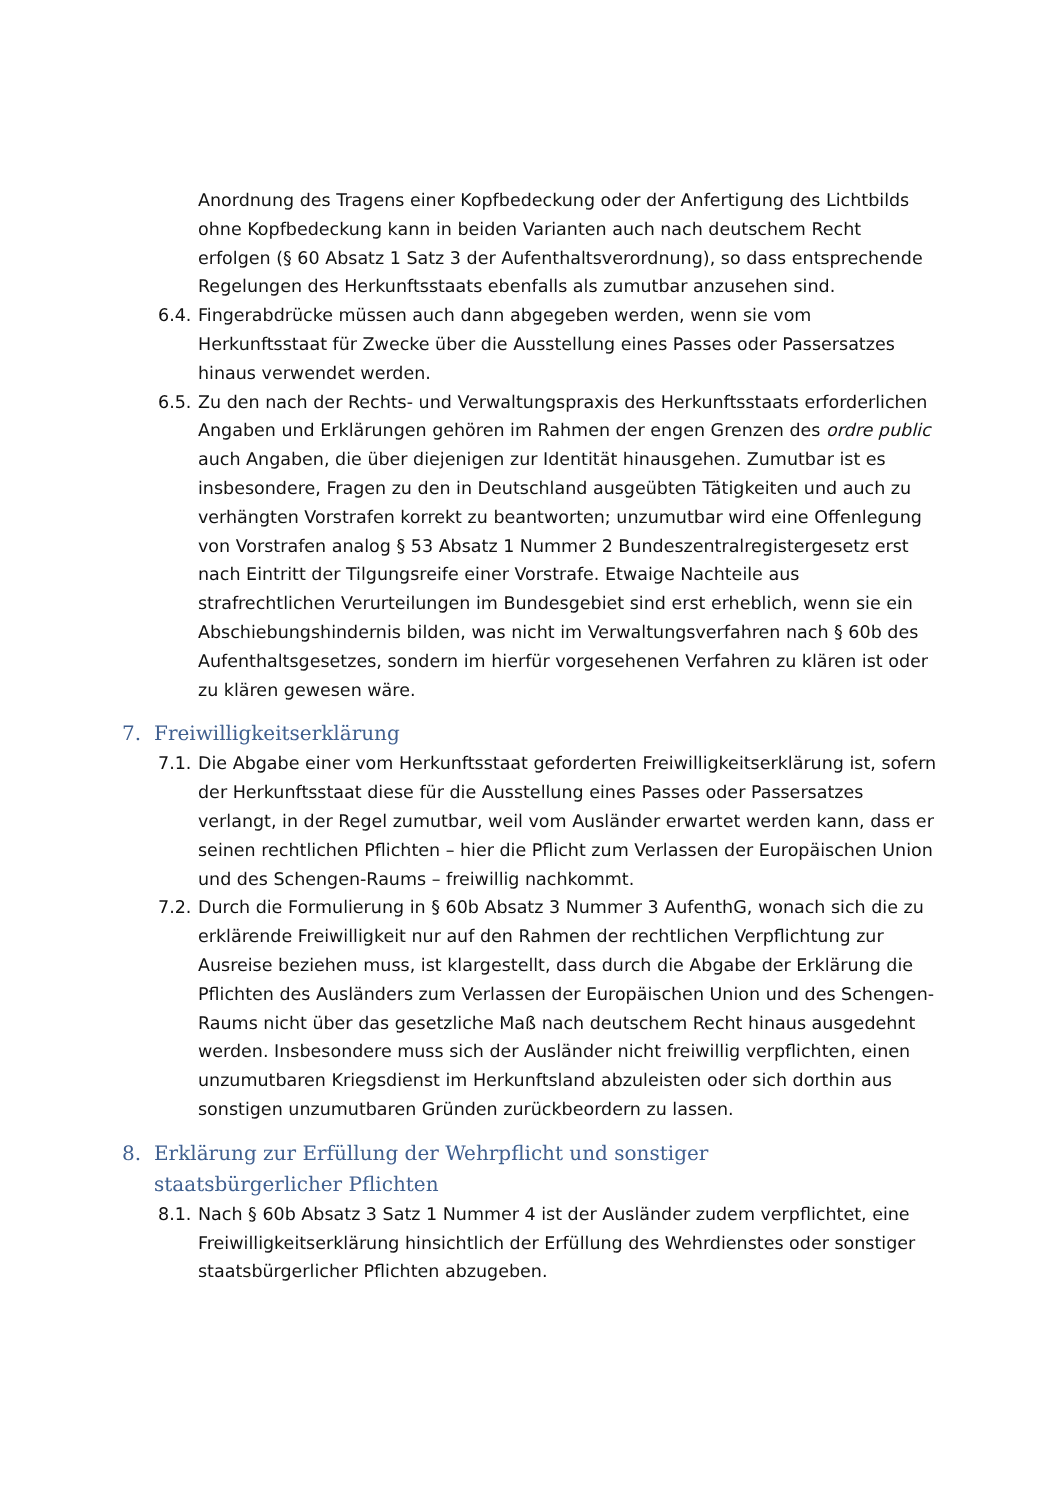Anordnung des Tragens einer Kopfbedeckung oder der Anfertigung des Lichtbilds ohne Kopfbedeckung kann in beiden Varianten auch nach deutschem Recht erfolgen (§ 60 Absatz 1 Satz 3 der Aufenthaltsverordnung), so dass entsprechende Regelungen des Herkunftsstaats ebenfalls als zumutbar anzusehen sind.
6.4. Fingerabdrücke müssen auch dann abgegeben werden, wenn sie vom Herkunftsstaat für Zwecke über die Ausstellung eines Passes oder Passersatzes hinaus verwendet werden.
6.5. Zu den nach der Rechts- und Verwaltungspraxis des Herkunftsstaats erforderlichen Angaben und Erklärungen gehören im Rahmen der engen Grenzen des ordre public auch Angaben, die über diejenigen zur Identität hinausgehen. Zumutbar ist es insbesondere, Fragen zu den in Deutschland ausgeübten Tätigkeiten und auch zu verhängten Vorstrafen korrekt zu beantworten; unzumutbar wird eine Offenlegung von Vorstrafen analog § 53 Absatz 1 Nummer 2 Bundeszentralregistergesetz erst nach Eintritt der Tilgungsreife einer Vorstrafe. Etwaige Nachteile aus strafrechtlichen Verurteilungen im Bundesgebiet sind erst erheblich, wenn sie ein Abschiebungshindernis bilden, was nicht im Verwaltungsverfahren nach § 60b des Aufenthaltsgesetzes, sondern im hierfür vorgesehenen Verfahren zu klären ist oder zu klären gewesen wäre.
7. Freiwilligkeitserklärung
7.1. Die Abgabe einer vom Herkunftsstaat geforderten Freiwilligkeitserklärung ist, sofern der Herkunftsstaat diese für die Ausstellung eines Passes oder Passersatzes verlangt, in der Regel zumutbar, weil vom Ausländer erwartet werden kann, dass er seinen rechtlichen Pflichten – hier die Pflicht zum Verlassen der Europäischen Union und des Schengen-Raums – freiwillig nachkommt.
7.2. Durch die Formulierung in § 60b Absatz 3 Nummer 3 AufenthG, wonach sich die zu erklärende Freiwilligkeit nur auf den Rahmen der rechtlichen Verpflichtung zur Ausreise beziehen muss, ist klargestellt, dass durch die Abgabe der Erklärung die Pflichten des Ausländers zum Verlassen der Europäischen Union und des Schengen-Raums nicht über das gesetzliche Maß nach deutschem Recht hinaus ausgedehnt werden. Insbesondere muss sich der Ausländer nicht freiwillig verpflichten, einen unzumutbaren Kriegsdienst im Herkunftsland abzuleisten oder sich dorthin aus sonstigen unzumutbaren Gründen zurückbeordern zu lassen.
8. Erklärung zur Erfüllung der Wehrpflicht und sonstiger staatsbürgerlicher Pflichten
8.1. Nach § 60b Absatz 3 Satz 1 Nummer 4 ist der Ausländer zudem verpflichtet, eine Freiwilligkeitserklärung hinsichtlich der Erfüllung des Wehrdienstes oder sonstiger staatsbürgerlicher Pflichten abzugeben.